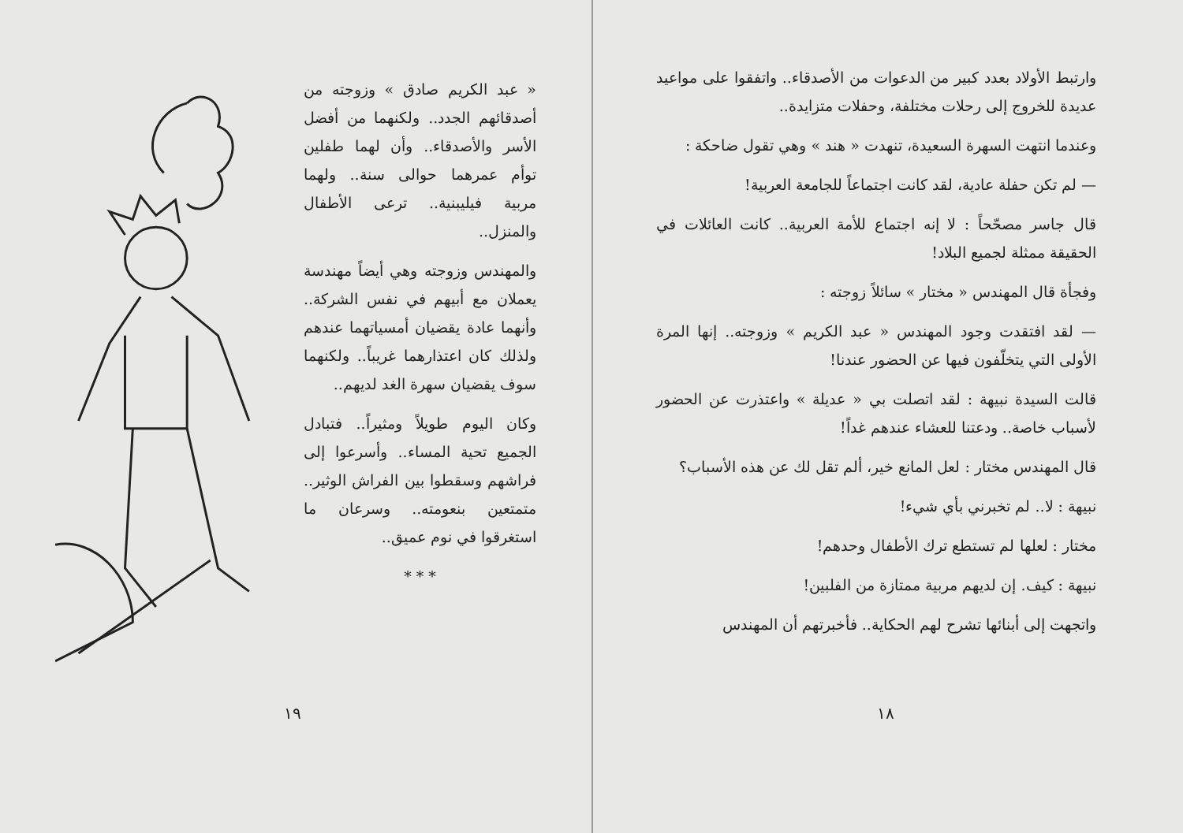وارتبط الأولاد بعدد كبير من الدعوات من الأصدقاء.. واتفقوا على مواعيد عديدة للخروج إلى رحلات مختلفة، وحفلات متزايدة..
وعندما انتهت السهرة السعيدة، تنهدت « هند » وهي تقول ضاحكة :
— لم تكن حفلة عادية، لقد كانت اجتماعاً للجامعة العربية!
قال جاسر مصحّحاً : لا إنه اجتماع للأمة العربية.. كانت العائلات في الحقيقة ممثلة لجميع البلاد!
وفجأة قال المهندس « مختار » سائلاً زوجته :
— لقد افتقدت وجود المهندس « عبد الكريم » وزوجته.. إنها المرة الأولى التي يتخلّفون فيها عن الحضور عندنا!
قالت السيدة نبيهة : لقد اتصلت بي « عديلة » واعتذرت عن الحضور لأسباب خاصة.. ودعتنا للعشاء عندهم غداً!
قال المهندس مختار : لعل المانع خير، ألم تقل لك عن هذه الأسباب؟
نبيهة : لا.. لم تخبرني بأي شيء!
مختار : لعلها لم تستطع ترك الأطفال وحدهم!
نبيهة : كيف. إن لديهم مربية ممتازة من الفلبين!
واتجهت إلى أبنائها تشرح لهم الحكاية.. فأخبرتهم أن المهندس
١٨
« عبد الكريم صادق » وزوجته من أصدقائهم الجدد.. ولكنهما من أفضل الأسر والأصدقاء.. وأن لهما طفلين توأم عمرهما حوالى سنة.. ولهما مربية فيليبنية.. ترعى الأطفال والمنزل..
والمهندس وزوجته وهي أيضاً مهندسة يعملان مع أبيهم في نفس الشركة.. وأنهما عادة يقضيان أمسياتهما عندهم ولذلك كان اعتذارهما غريباً.. ولكنهما سوف يقضيان سهرة الغد لديهم..
وكان اليوم طويلاً ومثيراً.. فتبادل الجميع تحية المساء.. وأسرعوا إلى فراشهم وسقطوا بين الفراش الوثير.. متمتعين بنعومته.. وسرعان ما استغرقوا في نوم عميق..
* * *
١٩